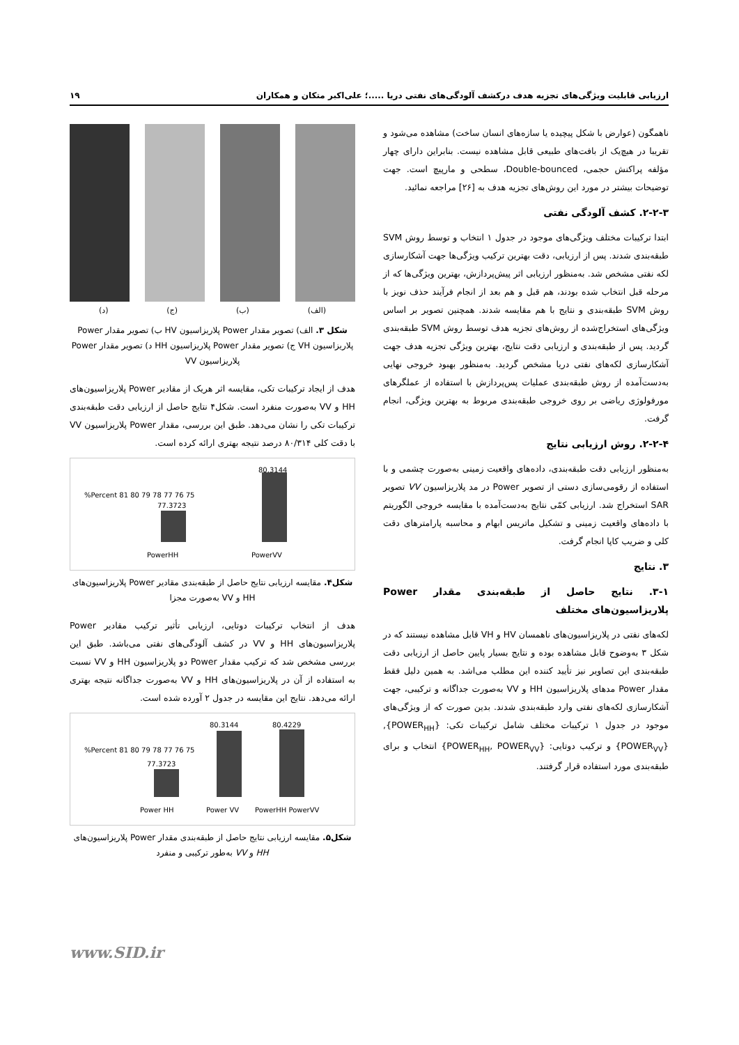ارزیابی قابلیت ویژگی‌های تجزیه هدف درکشف آلودگی‌های نفتی دریا .....؛ علی‌اکبر متکان و همکاران ۱۹
ناهمگون (عوارض با شکل پیچیده یا سازه‌های انسان ساخت) مشاهده می‌شود و تقریبا در هیچ‌یک از بافت‌های طبیعی قابل مشاهده نیست. بنابراین دارای چهار مؤلفه پراکنش حجمی، Double-bounced، سطحی و مارپیچ است. جهت توضیحات بیشتر در مورد این روش‌های تجزیه هدف به [۲۶] مراجعه نمائید.
۲-۲-۳. کشف آلودگی نفتی
ابتدا ترکیبات مختلف ویژگی‌های موجود در جدول ۱ انتخاب و توسط روش SVM طبقه‌بندی شدند. پس از ارزیابی، دقت بهترین ترکیب ویژگی‌ها جهت آشکارسازی لکه نفتی مشخص شد. به‌منظور ارزیابی اثر پیش‌پردازش، بهترین ویژگی‌ها که از مرحله قبل انتخاب شده بودند، هم قبل و هم بعد از انجام فرآیند حذف نویز با روش SVM طبقه‌بندی و نتایج با هم مقایسه شدند. همچنین تصویر بر اساس ویژگی‌های استخراج‌شده از روش‌های تجزیه هدف توسط روش SVM طبقه‌بندی گردید. پس از طبقه‌بندی و ارزیابی دقت نتایج، بهترین ویژگی تجزیه هدف جهت آشکارسازی لکه‌های نفتی دریا مشخص گردید. به‌منظور بهبود خروجی نهایی به‌دست‌آمده از روش طبقه‌بندی عملیات پس‌پردازش با استفاده از عملگرهای مورفولوژی ریاضی بر روی خروجی طبقه‌بندی مربوط به بهترین ویژگی، انجام گرفت.
۲-۲-۴. روش ارزیابی نتایج
به‌منظور ارزیابی دقت طبقه‌بندی، داده‌های واقعیت زمینی به‌صورت چشمی و با استفاده از رقومی‌سازی دستی از تصویر Power در مد پلاریزاسیون VV تصویر SAR استخراج شد. ارزیابی کمّی نتایج به‌دست‌آمده با مقایسه خروجی الگوریتم با داده‌های واقعیت زمینی و تشکیل ماتریس ابهام و محاسبه پارامترهای دقت کلی و ضریب کاپا انجام گرفت.
۳. نتایج
۳-۱. نتایج حاصل از طبقه‌بندی مقدار Power پلاریزاسیون‌های مختلف
لکه‌های نفتی در پلاریزاسیون‌های ناهمسان HV و VH قابل مشاهده نیستند که در شکل ۳ به‌وضوح قابل مشاهده بوده و نتایج بسیار پایین حاصل از ارزیابی دقت طبقه‌بندی این تصاویر نیز تأیید کننده این مطلب می‌اشد. به همین دلیل فقط مقدار Power مدهای پلاریزاسیون HH و VV به‌صورت جداگانه و ترکیبی، جهت آشکارسازی لکه‌های نفتی وارد طبقه‌بندی شدند. بدین صورت که از ویژگی‌های موجود در جدول ۱ ترکیبات مختلف شامل ترکیبات تکی: {POWER<sub>HH</sub>},{POWER<sub>VV</sub>} و ترکیب دوتایی: {POWER<sub>HH</sub>, POWER<sub>VV</sub>} انتخاب و برای طبقه‌بندی مورد استفاده قرار گرفتند.
(الف) (ب) (ج) (د)
شکل ۳. الف) تصویر مقدار Power پلاریزاسیون HV ب) تصویر مقدار Power پلاریزاسیون VH ج) تصویر مقدار Power پلاریزاسیون HH د) تصویر مقدار Power پلاریزاسیون VV
هدف از ایجاد ترکیبات تکی، مقایسه اثر هریک از مقادیر Power پلاریزاسیون‌های HH و VV به‌صورت منفرد است. شکل۴ نتایج حاصل از ارزیابی دقت طبقه‌بندی ترکیبات تکی را نشان می‌دهد. طبق این بررسی، مقدار Power پلاریزاسیون VV با دقت کلی ۸۰/۳۱۴ درصد نتیجه بهتری ارائه کرده است.
%Percent 81 80 79 78 77 76 75
77.3723
80.3144
PowerHH PowerVV
شکل۴. مقایسه ارزیابی نتایج حاصل از طبقه‌بندی مقادیر Power پلاریزاسیون‌های HH و VV به‌صورت مجزا
هدف از انتخاب ترکیبات دوتایی، ارزیابی تأثیر ترکیب مقادیر Power پلاریزاسیون‌های HH و VV در کشف آلودگی‌های نفتی می‌باشد. طبق این بررسی مشخص شد که ترکیب مقدار Power دو پلاریزاسیون HH و VV نسبت به استفاده از آن در پلاریزاسیون‌های HH و VV به‌صورت جداگانه نتیجه بهتری ارائه می‌دهد. نتایج این مقایسه در جدول ۲ آورده شده است.
%Percent 81 80 79 78 77 76 75
77.3723
80.3144 80.4229
Power HH Power VV PowerHH PowerVV
شکل۵. مقایسه ارزیابی نتایج حاصل از طبقه‌بندی مقدار Power پلاریزاسیون‌های HH و VV به‌طور ترکیبی و منفرد
www.SID.ir